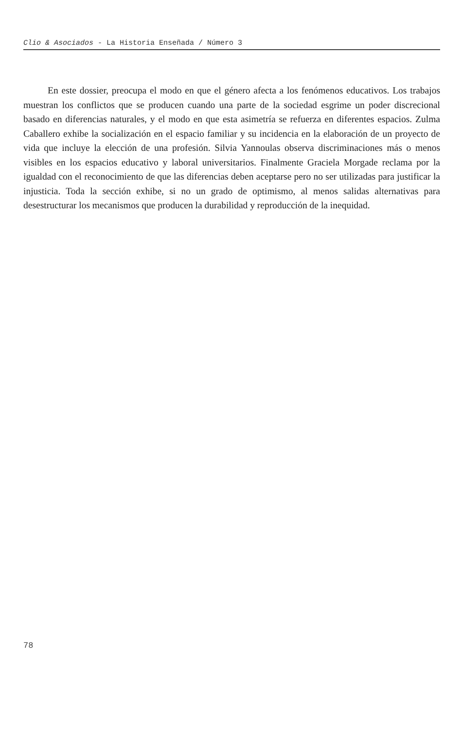Clio & Asociados - La Historia Enseñada / Número 3
En este dossier, preocupa el modo en que el género afecta a los fenómenos educativos. Los trabajos muestran los conflictos que se producen cuando una parte de la sociedad esgrime un poder discrecional basado en diferencias naturales, y el modo en que esta asimetría se refuerza en diferentes espacios. Zulma Caballero exhibe la socialización en el espacio familiar y su incidencia en la elaboración de un proyecto de vida que incluye la elección de una profesión. Silvia Yannoulas observa discriminaciones más o menos visibles en los espacios educativo y laboral universitarios. Finalmente Graciela Morgade reclama por la igualdad con el reconocimiento de que las diferencias deben aceptarse pero no ser utilizadas para justificar la injusticia. Toda la sección exhibe, si no un grado de optimismo, al menos salidas alternativas para desestructurar los mecanismos que producen la durabilidad y reproducción de la inequidad.
78